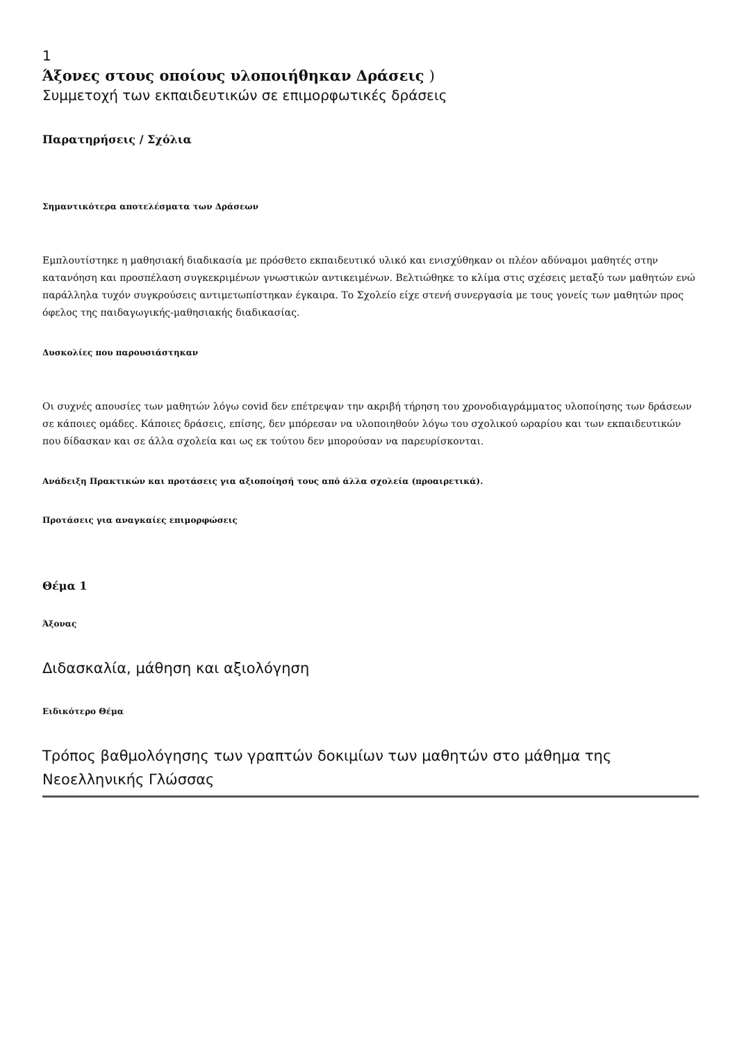1
Άξονες στους οποίους υλοποιήθηκαν Δράσεις )
Συμμετοχή των εκπαιδευτικών σε επιμορφωτικές δράσεις
Παρατηρήσεις / Σχόλια
Σημαντικότερα αποτελέσματα των Δράσεων
Εμπλουτίστηκε η μαθησιακή διαδικασία με πρόσθετο εκπαιδευτικό υλικό και ενισχύθηκαν οι πλέον αδύναμοι μαθητές στην κατανόηση και προσπέλαση συγκεκριμένων γνωστικών αντικειμένων. Βελτιώθηκε το κλίμα στις σχέσεις μεταξύ των μαθητών ενώ παράλληλα τυχόν συγκρούσεις αντιμετωπίστηκαν έγκαιρα. Το Σχολείο είχε στενή συνεργασία με τους γονείς των μαθητών προς όφελος της παιδαγωγικής-μαθησιακής διαδικασίας.
Δυσκολίες που παρουσιάστηκαν
Οι συχνές απουσίες των μαθητών λόγω covid δεν επέτρεψαν την ακριβή τήρηση του χρονοδιαγράμματος υλοποίησης των δράσεων σε κάποιες ομάδες. Κάποιες δράσεις, επίσης, δεν μπόρεσαν να υλοποιηθούν λόγω του σχολικού ωραρίου και των εκπαιδευτικών που δίδασκαν και σε άλλα σχολεία και ως εκ τούτου δεν μπορούσαν να παρευρίσκονται.
Ανάδειξη Πρακτικών και προτάσεις για αξιοποίησή τους από άλλα σχολεία (προαιρετικά).
Προτάσεις για αναγκαίες επιμορφώσεις
Θέμα 1
Άξονας
Διδασκαλία, μάθηση και αξιολόγηση
Ειδικότερο Θέμα
Τρόπος βαθμολόγησης των γραπτών δοκιμίων των μαθητών στο μάθημα της Νεοελληνικής Γλώσσας